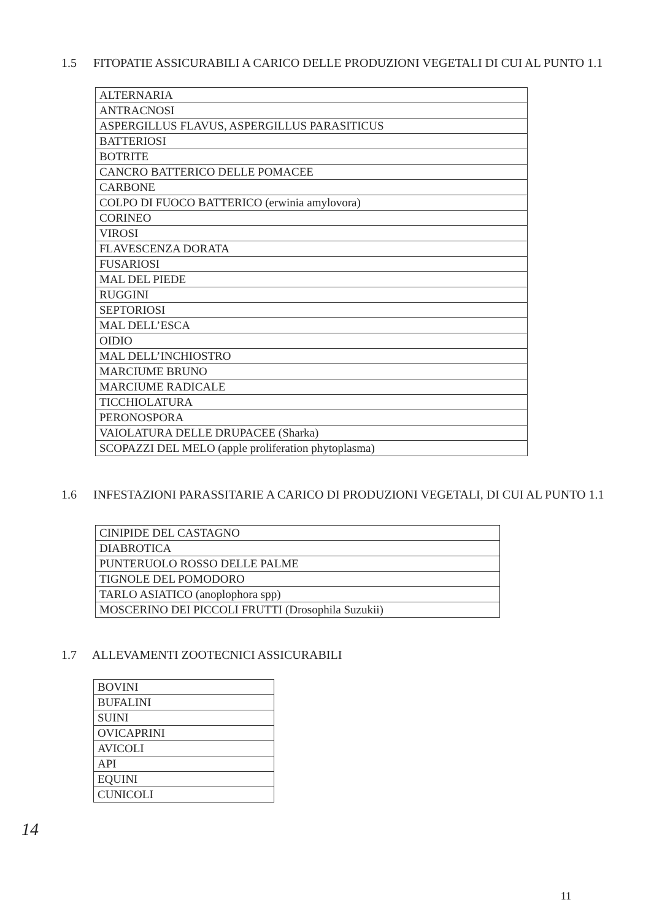1.5 FITOPATIE ASSICURABILI A CARICO DELLE PRODUZIONI VEGETALI DI CUI AL PUNTO 1.1
| ALTERNARIA |
| ANTRACNOSI |
| ASPERGILLUS FLAVUS, ASPERGILLUS PARASITICUS |
| BATTERIOSI |
| BOTRITE |
| CANCRO BATTERICO DELLE POMACEE |
| CARBONE |
| COLPO DI FUOCO BATTERICO (erwinia amylovora) |
| CORINEO |
| VIROSI |
| FLAVESCENZA DORATA |
| FUSARIOSI |
| MAL DEL PIEDE |
| RUGGINI |
| SEPTORIOSI |
| MAL DELL’ESCA |
| OIDIO |
| MAL DELL’INCHIOSTRO |
| MARCIUME BRUNO |
| MARCIUME RADICALE |
| TICCHIOLATURA |
| PERONOSPORA |
| VAIOLATURA DELLE DRUPACEE (Sharka) |
| SCOPAZZI DEL MELO (apple proliferation phytoplasma) |
1.6 INFESTAZIONI PARASSITARIE A CARICO DI PRODUZIONI VEGETALI, DI CUI AL PUNTO 1.1
| CINIPIDE DEL CASTAGNO |
| DIABROTICA |
| PUNTERUOLO ROSSO DELLE PALME |
| TIGNOLE DEL POMODORO |
| TARLO ASIATICO (anoplophora spp) |
| MOSCERINO DEI PICCOLI FRUTTI (Drosophila Suzukii) |
1.7 ALLEVAMENTI ZOOTECNICI ASSICURABILI
| BOVINI |
| BUFALINI |
| SUINI |
| OVICAPRINI |
| AVICOLI |
| API |
| EQUINI |
| CUNICOLI |
14
11